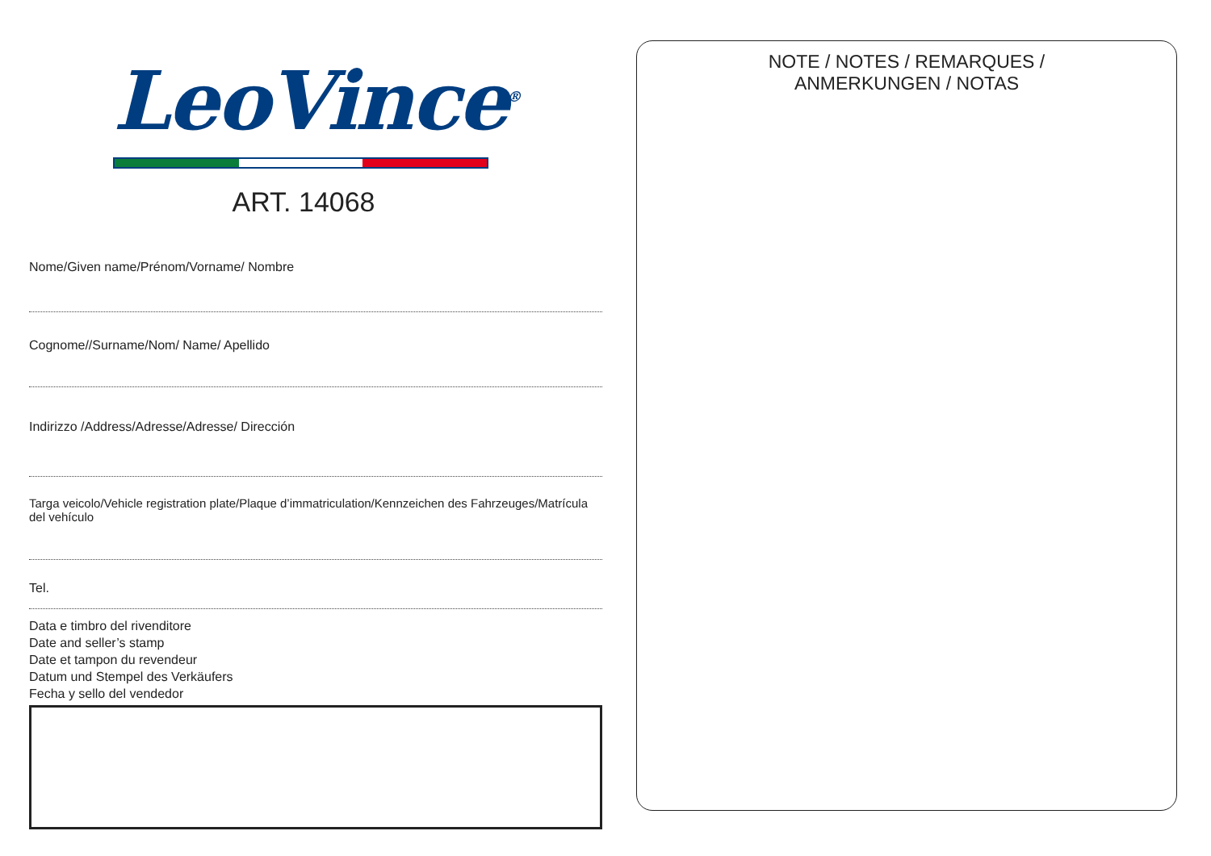LeoVince<sup>®</sup>
ART. 14068
Nome/Given name/Prénom/Vorname/ Nombre
Cognome//Surname/Nom/ Name/ Apellido
Indirizzo /Address/Adresse/Adresse/ Dirección
Targa veicolo/Vehicle registration plate/Plaque d’immatriculation/Kennzeichen des Fahrzeuges/Matrícula del vehículo
Tel.
Data e timbro del rivenditore
Date and seller’s stamp
Date et tampon du revendeur
Datum und Stempel des Verkäufers
Fecha y sello del vendedor
NOTE / NOTES / REMARQUES /
ANMERKUNGEN / NOTAS